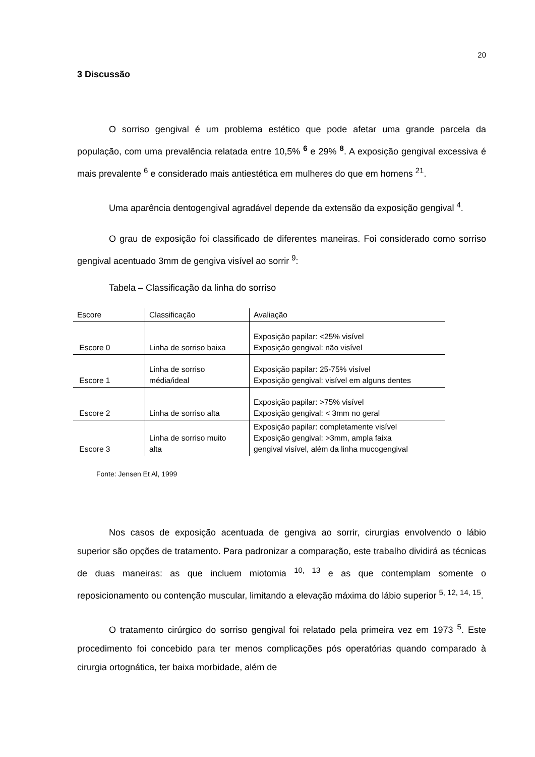20
3 Discussão
O sorriso gengival é um problema estético que pode afetar uma grande parcela da população, com uma prevalência relatada entre 10,5% <sup>6</sup> e 29% <sup>8</sup>. A exposição gengival excessiva é mais prevalente <sup>6</sup> e considerado mais antiestética em mulheres do que em homens <sup>21</sup>.
Uma aparência dentogengival agradável depende da extensão da exposição gengival <sup>4</sup>.
O grau de exposição foi classificado de diferentes maneiras. Foi considerado como sorriso gengival acentuado 3mm de gengiva visível ao sorrir <sup>9</sup>:
Tabela – Classificação da linha do sorriso
| Escore | Classificação | Avaliação |
| --- | --- | --- |
| Escore 0 | Linha de sorriso baixa | Exposição papilar: <25% visível Exposição gengival: não visível |
| Escore 1 | Linha de sorriso média/ideal | Exposição papilar: 25-75% visível Exposição gengival: visível em alguns dentes |
| Escore 2 | Linha de sorriso alta | Exposição papilar: >75% visível Exposição gengival: < 3mm no geral |
| Escore 3 | Linha de sorriso muito alta | Exposição papilar: completamente visível Exposição gengival: >3mm, ampla faixa gengival visível, além da linha mucogengival |
Fonte: Jensen Et Al, 1999
Nos casos de exposição acentuada de gengiva ao sorrir, cirurgias envolvendo o lábio superior são opções de tratamento. Para padronizar a comparação, este trabalho dividirá as técnicas de duas maneiras: as que incluem miotomia <sup>10, 13</sup> e as que contemplam somente o reposicionamento ou contenção muscular, limitando a elevação máxima do lábio superior <sup>5, 12, 14, 15</sup>.
O tratamento cirúrgico do sorriso gengival foi relatado pela primeira vez em 1973 <sup>5</sup>. Este procedimento foi concebido para ter menos complicações pós operatórias quando comparado à cirurgia ortognática, ter baixa morbidade, além de